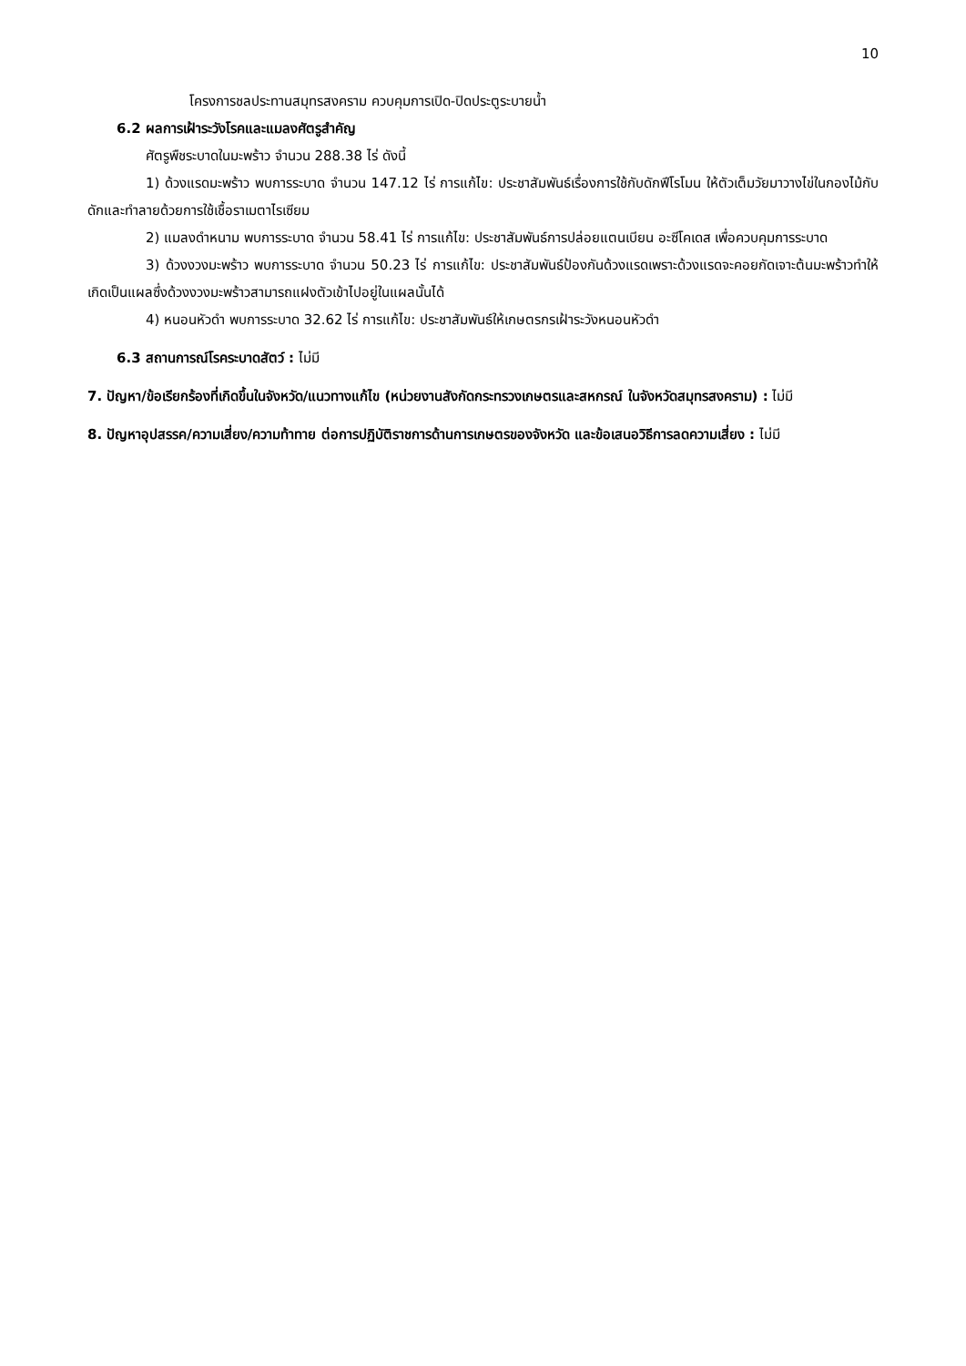10
โครงการชลประทานสมุทรสงคราม ควบคุมการเปิด-ปิดประตูระบายน้ำ
6.2 ผลการเฝ้าระวังโรคและแมลงศัตรูสำคัญ
ศัตรูพืชระบาดในมะพร้าว จำนวน 288.38 ไร่ ดังนี้
1) ด้วงแรดมะพร้าว พบการระบาด จำนวน 147.12 ไร่ การแก้ไข: ประชาสัมพันธ์เรื่องการใช้กับดักฟีโรโมน ให้ตัวเต็มวัยมาวางไข่ในกองไม้กับดักและทำลายด้วยการใช้เชื้อราเมตาไรเซียม
2) แมลงดำหนาม พบการระบาด จำนวน 58.41 ไร่ การแก้ไข: ประชาสัมพันธ์การปล่อยแตนเบียน อะซีโคเดส เพื่อควบคุมการระบาด
3) ด้วงงวงมะพร้าว พบการระบาด จำนวน 50.23 ไร่ การแก้ไข: ประชาสัมพันธ์ป้องกันด้วงแรดเพราะด้วงแรดจะคอยกัดเจาะต้นมะพร้าวทำให้เกิดเป็นแผลซึ่งด้วงงวงมะพร้าวสามารถแฝงตัวเข้าไปอยู่ในแผลนั้นได้
4) หนอนหัวดำ พบการระบาด 32.62 ไร่ การแก้ไข: ประชาสัมพันธ์ให้เกษตรกรเฝ้าระวังหนอนหัวดำ
6.3 สถานการณ์โรคระบาดสัตว์ : ไม่มี
7. ปัญหา/ข้อเรียกร้องที่เกิดขึ้นในจังหวัด/แนวทางแก้ไข (หน่วยงานสังกัดกระทรวงเกษตรและสหกรณ์ ในจังหวัดสมุทรสงคราม) : ไม่มี
8. ปัญหาอุปสรรค/ความเสี่ยง/ความท้าทาย ต่อการปฏิบัติราชการด้านการเกษตรของจังหวัด และข้อเสนอวิธีการลดความเสี่ยง : ไม่มี